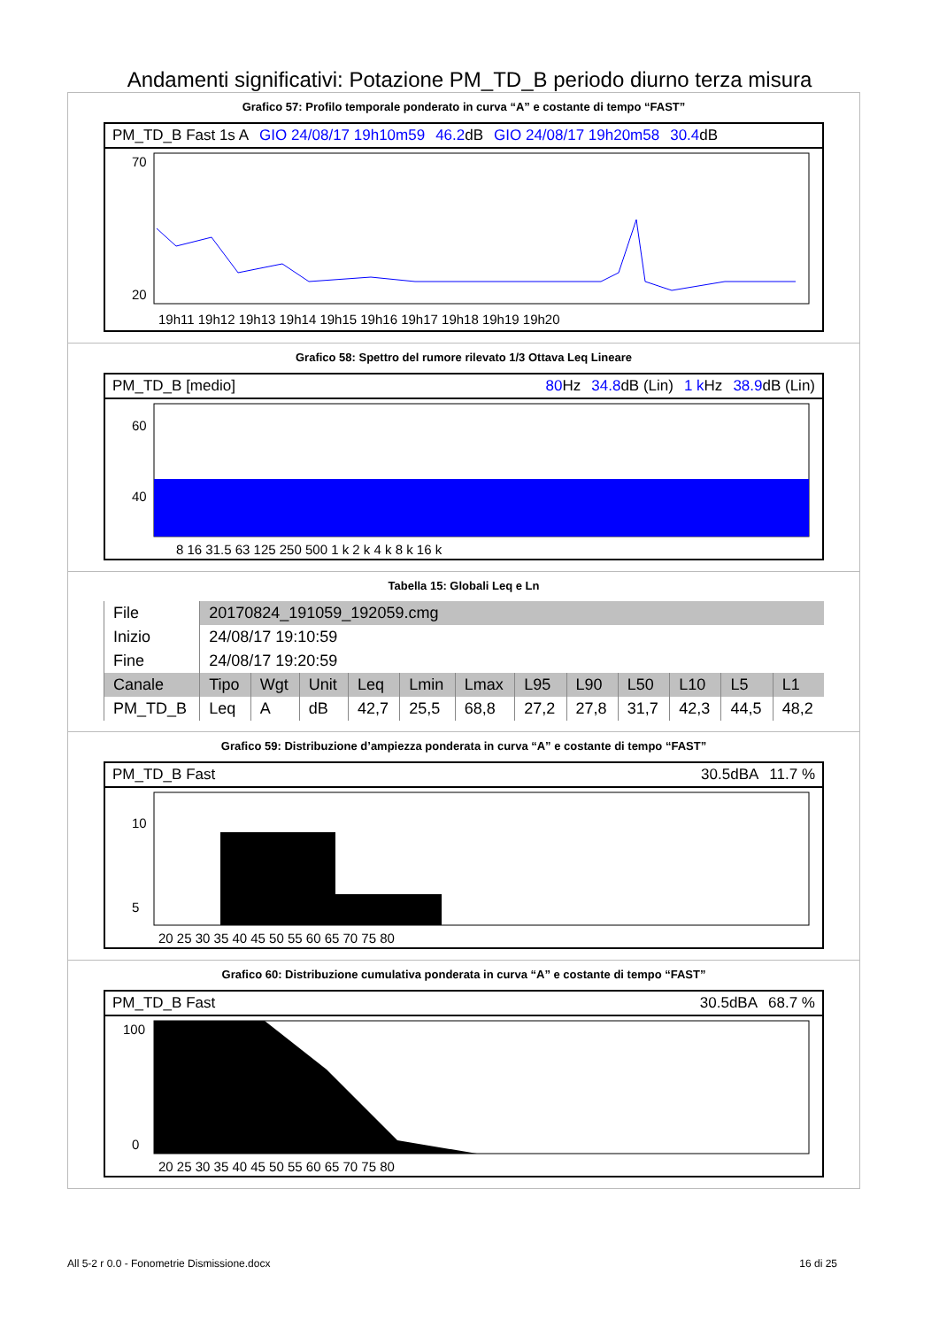Andamenti significativi: Potazione PM_TD_B periodo diurno terza misura
Grafico 57: Profilo temporale ponderato in curva “A” e costante di tempo “FAST”
PM_TD_B Fast 1s A GIO 24/08/17 19h10m59 46.2dB GIO 24/08/17 19h20m58 30.4dB
70
20
19h11 19h12 19h13 19h14 19h15 19h16 19h17 19h18 19h19 19h20
Grafico 58: Spettro del rumore rilevato 1/3 Ottava Leq Lineare
PM_TD_B [medio] 80 Hz 34.8dB (Lin) 1 k Hz 38.9dB (Lin)
60
40
8 16 31.5 63 125 250 500 1 k 2 k 4 k 8 k 16 k
Tabella 15: Globali Leq e Ln
| File | 20170824_191059_192059.cmg | | | | | | | | | | | |
| Inizio | 24/08/17 19:10:59 | | | | | | | | | | | |
| Fine | 24/08/17 19:20:59 | | | | | | | | | | | |
| Canale | Tipo | Wgt | Unit | Leq | Lmin | Lmax | L95 | L90 | L50 | L10 | L5 | L1 |
| PM_TD_B | Leq | A | dB | 42,7 | 25,5 | 68,8 | 27,2 | 27,8 | 31,7 | 42,3 | 44,5 | 48,2 |
Grafico 59: Distribuzione d’ampiezza ponderata in curva “A” e costante di tempo “FAST”
PM_TD_B Fast 30.5dBA 11.7 %
10
5
20 25 30 35 40 45 50 55 60 65 70 75 80
Grafico 60: Distribuzione cumulativa ponderata in curva “A” e costante di tempo “FAST”
PM_TD_B Fast 30.5dBA 68.7 %
100
0
20 25 30 35 40 45 50 55 60 65 70 75 80
All 5-2 r 0.0 - Fonometrie Dismissione.docx 16 di 25